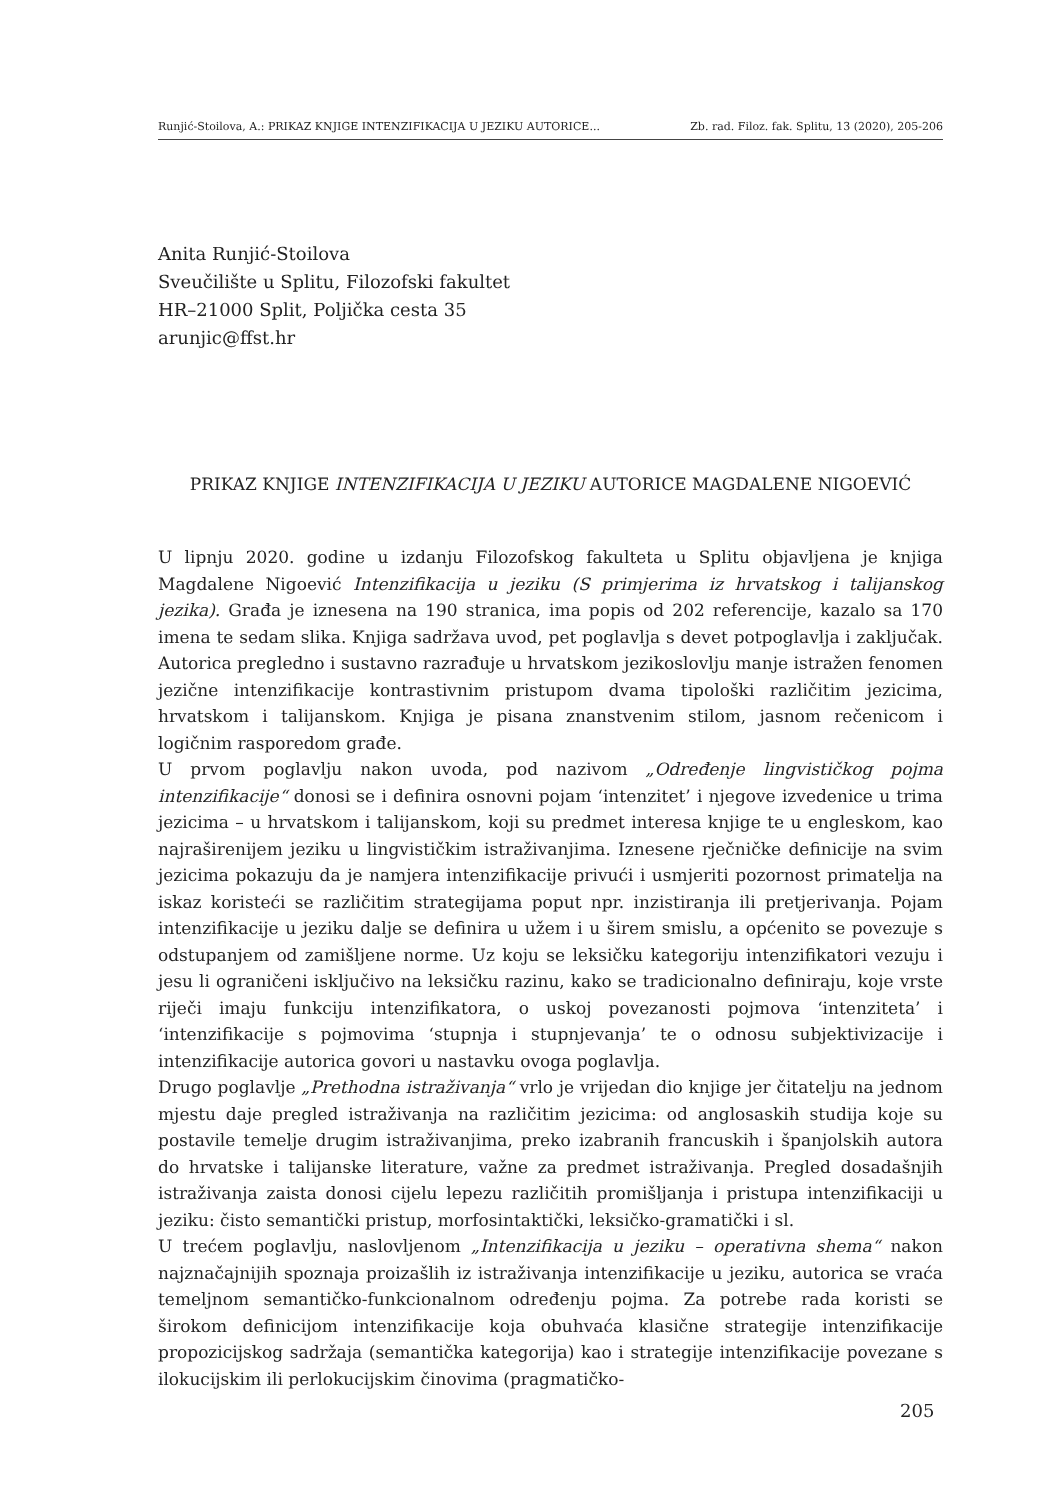Runjić-Stoilova, A.: PRIKAZ KNJIGE INTENZIFIKACIJA U JEZIKU AUTORICE... Zb. rad. Filoz. fak. Splitu, 13 (2020), 205-206
Anita Runjić-Stoilova
Sveučilište u Splitu, Filozofski fakultet
HR–21000 Split, Poljička cesta 35
arunjic@ffst.hr
PRIKAZ KNJIGE INTENZIFIKACIJA U JEZIKU AUTORICE MAGDALENE NIGOEVIĆ
U lipnju 2020. godine u izdanju Filozofskog fakulteta u Splitu objavljena je knjiga Magdalene Nigoević Intenzifikacija u jeziku (S primjerima iz hrvatskog i talijanskog jezika). Građa je iznesena na 190 stranica, ima popis od 202 referencije, kazalo sa 170 imena te sedam slika. Knjiga sadržava uvod, pet poglavlja s devet potpoglavlja i zaključak. Autorica pregledno i sustavno razrađuje u hrvatskom jezikoslovlju manje istražen fenomen jezične intenzifikacije kontrastivnim pristupom dvama tipološki različitim jezicima, hrvatskom i talijanskom. Knjiga je pisana znanstvenim stilom, jasnom rečenicom i logičnim rasporedom građe.
U prvom poglavlju nakon uvoda, pod nazivom „Određenje lingvističkog pojma intenzifikacije“ donosi se i definira osnovni pojam ‘intenzitet’ i njegove izvedenice u trima jezicima – u hrvatskom i talijanskom, koji su predmet interesa knjige te u engleskom, kao najraširenijem jeziku u lingvističkim istraživanjima. Iznesene rječničke definicije na svim jezicima pokazuju da je namjera intenzifikacije privući i usmjeriti pozornost primatelja na iskaz koristeći se različitim strategijama poput npr. inzistiranja ili pretjerivanja. Pojam intenzifikacije u jeziku dalje se definira u užem i u širem smislu, a općenito se povezuje s odstupanjem od zamišljene norme. Uz koju se leksičku kategoriju intenzifikatori vezuju i jesu li ograničeni isključivo na leksičku razinu, kako se tradicionalno definiraju, koje vrste riječi imaju funkciju intenzifikatora, o uskoj povezanosti pojmova ‘intenziteta’ i ‘intenzifikacije s pojmovima ‘stupnja i stupnjevanja’ te o odnosu subjektivizacije i intenzifikacije autorica govori u nastavku ovoga poglavlja.
Drugo poglavlje „Prethodna istraživanja“ vrlo je vrijedan dio knjige jer čitatelju na jednom mjestu daje pregled istraživanja na različitim jezicima: od anglosaskih studija koje su postavile temelje drugim istraživanjima, preko izabranih francuskih i španjolskih autora do hrvatske i talijanske literature, važne za predmet istraživanja. Pregled dosadašnjih istraživanja zaista donosi cijelu lepezu različitih promišljanja i pristupa intenzifikaciji u jeziku: čisto semantički pristup, morfosintaktički, leksičko-gramatički i sl.
U trećem poglavlju, naslovljenom „Intenzifikacija u jeziku – operativna shema“ nakon najznačajnijih spoznaja proizašlih iz istraživanja intenzifikacije u jeziku, autorica se vraća temeljnom semantičko-funkcionalnom određenju pojma. Za potrebe rada koristi se širokom definicijom intenzifikacije koja obuhvaća klasične strategije intenzifikacije propozicijskog sadržaja (semantička kategorija) kao i strategije intenzifikacije povezane s ilokucijskim ili perlokucijskim činovima (pragmatičko-
205